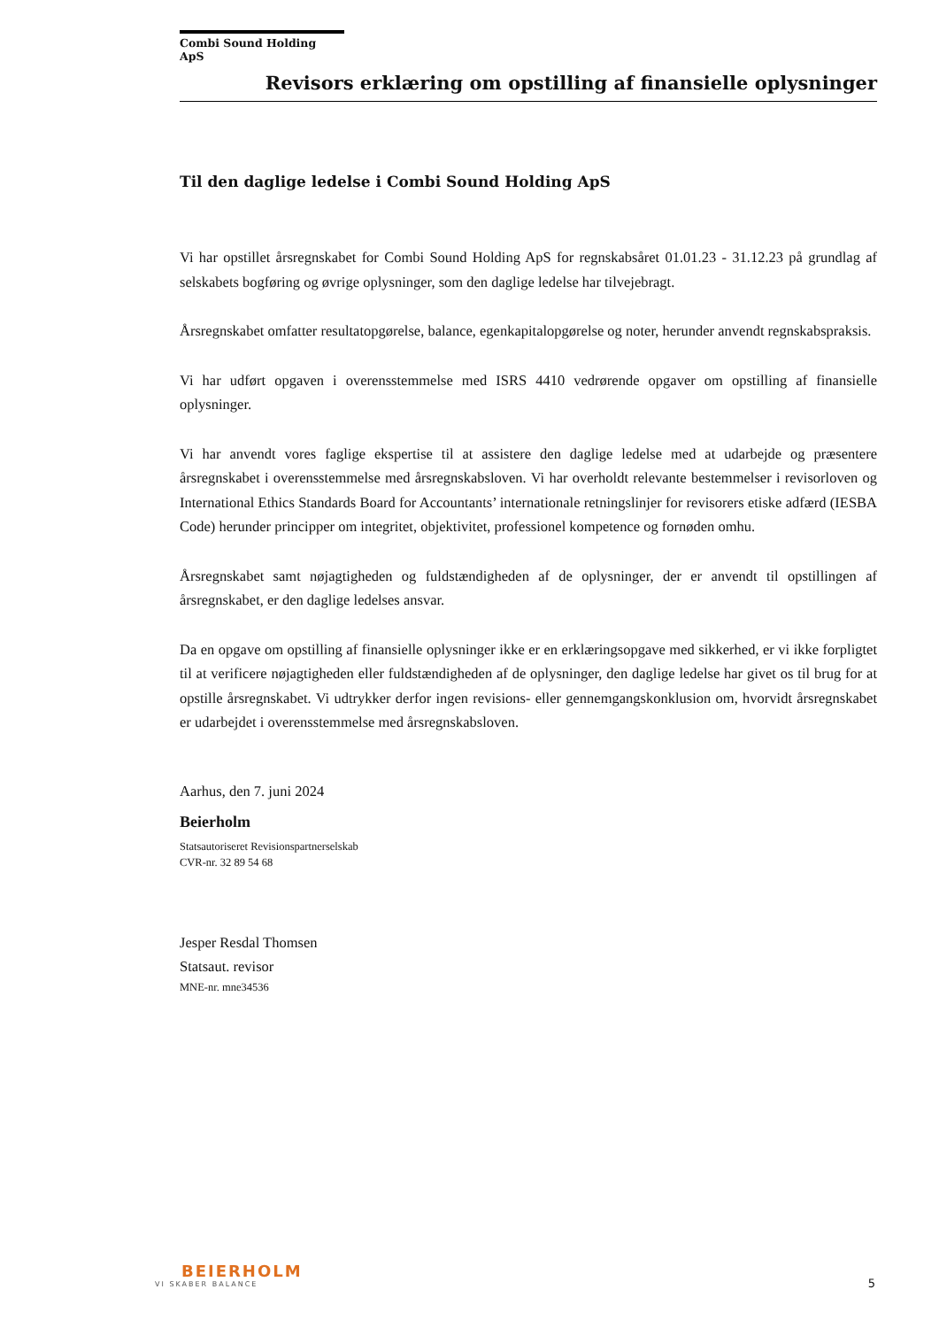Combi Sound Holding ApS
Revisors erklæring om opstilling af finansielle oplysninger
Til den daglige ledelse i Combi Sound Holding ApS
Vi har opstillet årsregnskabet for Combi Sound Holding ApS for regnskabsåret 01.01.23 - 31.12.23 på grundlag af selskabets bogføring og øvrige oplysninger, som den daglige ledelse har tilvejebragt.
Årsregnskabet omfatter resultatopgørelse, balance, egenkapitalopgørelse og noter, herunder anvendt regnskabspraksis.
Vi har udført opgaven i overensstemmelse med ISRS 4410 vedrørende opgaver om opstilling af finansielle oplysninger.
Vi har anvendt vores faglige ekspertise til at assistere den daglige ledelse med at udarbejde og præsentere årsregnskabet i overensstemmelse med årsregnskabsloven. Vi har overholdt relevante bestemmelser i revisorloven og International Ethics Standards Board for Accountants’ internationale retningslinjer for revisorers etiske adfærd (IESBA Code) herunder principper om integritet, objektivitet, professionel kompetence og fornøden omhu.
Årsregnskabet samt nøjagtigheden og fuldstændigheden af de oplysninger, der er anvendt til opstillingen af årsregnskabet, er den daglige ledelses ansvar.
Da en opgave om opstilling af finansielle oplysninger ikke er en erklæringsopgave med sikkerhed, er vi ikke forpligtet til at verificere nøjagtigheden eller fuldstændigheden af de oplysninger, den daglige ledelse har givet os til brug for at opstille årsregnskabet. Vi udtrykker derfor ingen revisions- eller gennemgangskonklusion om, hvorvidt årsregnskabet er udarbejdet i overensstemmelse med årsregnskabsloven.
Aarhus, den 7. juni 2024
Beierholm
Statsautoriseret Revisionspartnerselskab
CVR-nr. 32 89 54 68
Jesper Resdal Thomsen
Statsaut. revisor
MNE-nr. mne34536
BEIERHOLM
VI SKABER BALANCE
5